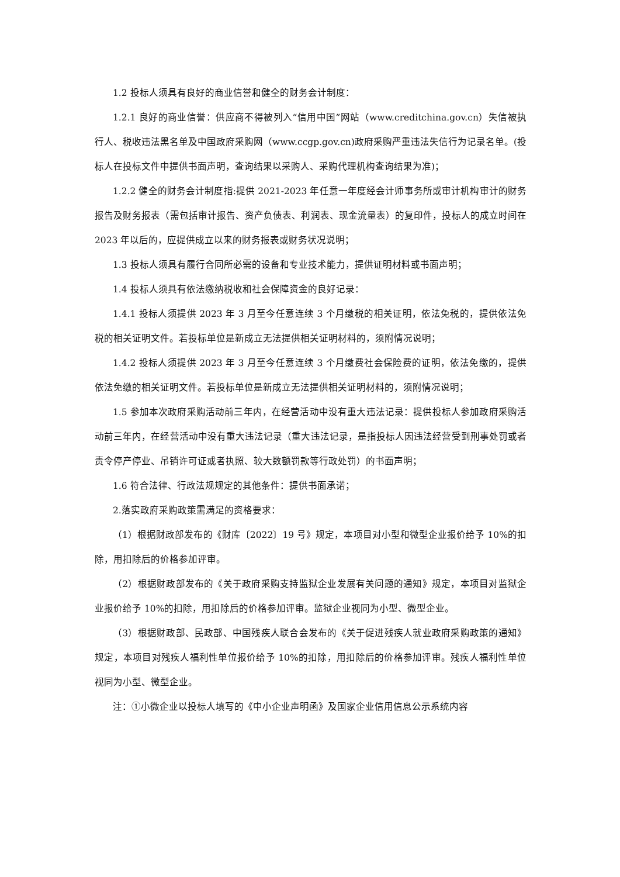1.2 投标人须具有良好的商业信誉和健全的财务会计制度：
1.2.1 良好的商业信誉：供应商不得被列入“信用中国”网站（www.creditchina.gov.cn）失信被执行人、税收违法黑名单及中国政府采购网（www.ccgp.gov.cn)政府采购严重违法失信行为记录名单。(投标人在投标文件中提供书面声明，查询结果以采购人、采购代理机构查询结果为准)；
1.2.2 健全的财务会计制度指:提供 2021-2023 年任意一年度经会计师事务所或审计机构审计的财务报告及财务报表（需包括审计报告、资产负债表、利润表、现金流量表）的复印件，投标人的成立时间在 2023 年以后的，应提供成立以来的财务报表或财务状况说明；
1.3 投标人须具有履行合同所必需的设备和专业技术能力，提供证明材料或书面声明；
1.4 投标人须具有依法缴纳税收和社会保障资金的良好记录：
1.4.1 投标人须提供 2023 年 3 月至今任意连续 3 个月缴税的相关证明，依法免税的，提供依法免税的相关证明文件。若投标单位是新成立无法提供相关证明材料的，须附情况说明；
1.4.2 投标人须提供 2023 年 3 月至今任意连续 3 个月缴费社会保险费的证明，依法免缴的，提供依法免缴的相关证明文件。若投标单位是新成立无法提供相关证明材料的，须附情况说明；
1.5 参加本次政府采购活动前三年内，在经营活动中没有重大违法记录：提供投标人参加政府采购活动前三年内，在经营活动中没有重大违法记录（重大违法记录，是指投标人因违法经营受到刑事处罚或者责令停产停业、吊销许可证或者执照、较大数额罚款等行政处罚）的书面声明；
1.6 符合法律、行政法规规定的其他条件：提供书面承诺；
2.落实政府采购政策需满足的资格要求：
（1）根据财政部发布的《财库〔2022〕19 号》规定，本项目对小型和微型企业报价给予 10%的扣除，用扣除后的价格参加评审。
（2）根据财政部发布的《关于政府采购支持监狱企业发展有关问题的通知》规定，本项目对监狱企业报价给予 10%的扣除，用扣除后的价格参加评审。监狱企业视同为小型、微型企业。
（3）根据财政部、民政部、中国残疾人联合会发布的《关于促进残疾人就业政府采购政策的通知》规定，本项目对残疾人福利性单位报价给予 10%的扣除，用扣除后的价格参加评审。残疾人福利性单位视同为小型、微型企业。
注：①小微企业以投标人填写的《中小企业声明函》及国家企业信用信息公示系统内容